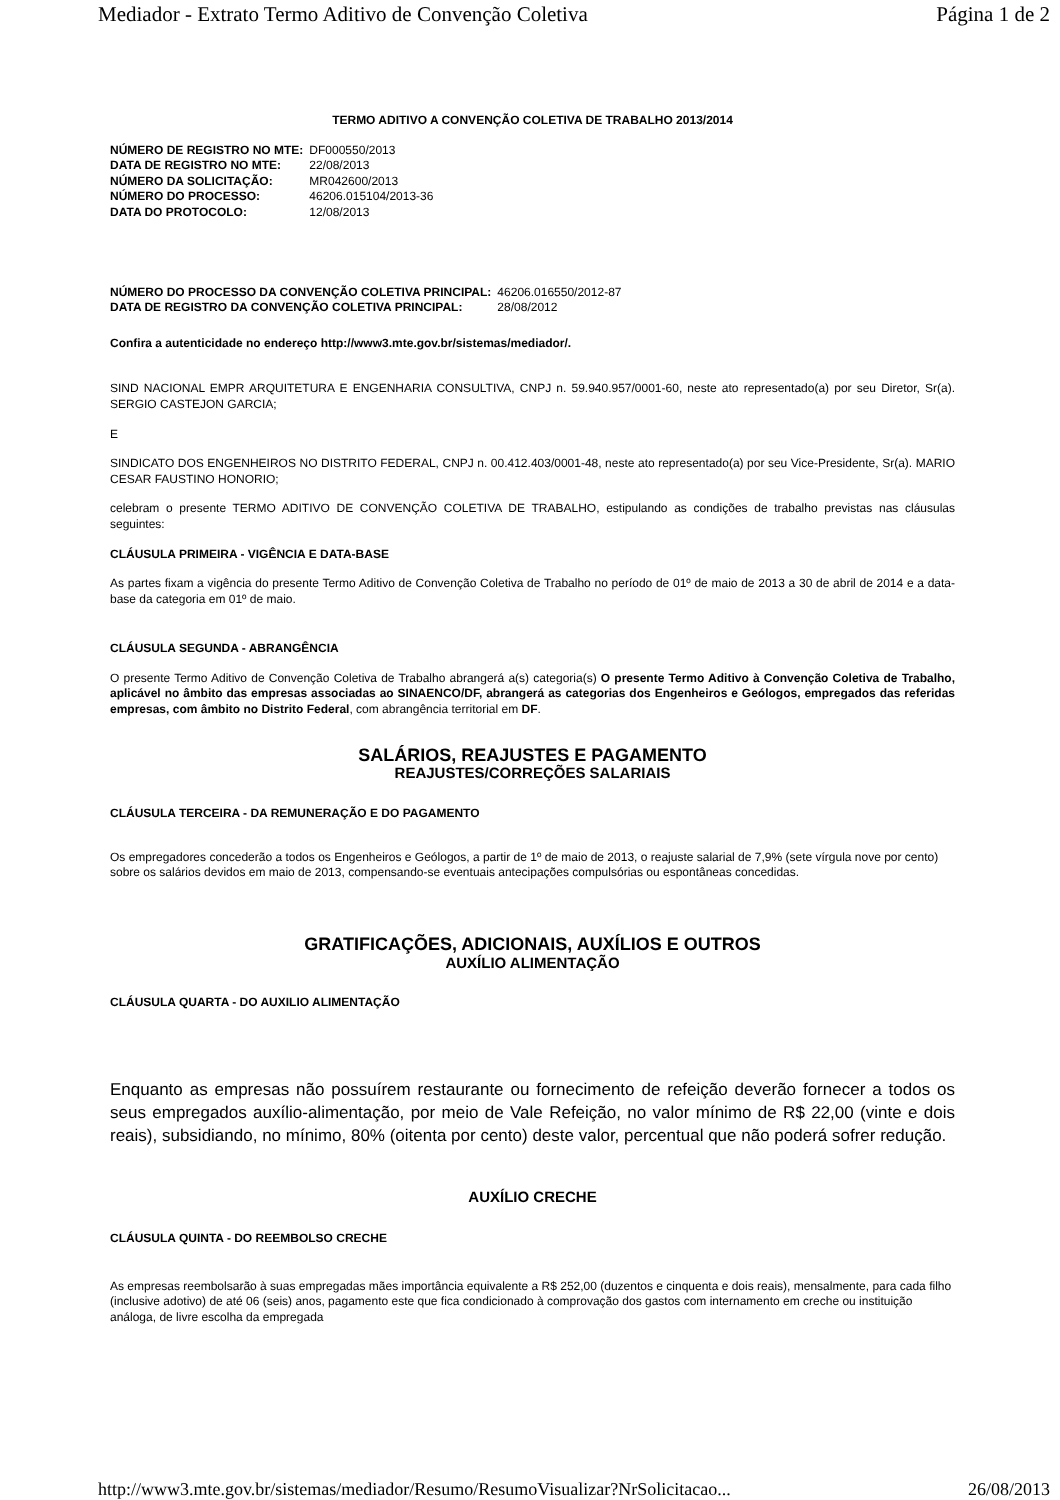Mediador - Extrato Termo Aditivo de Convenção Coletiva Página 1 de 2
TERMO ADITIVO A CONVENÇÃO COLETIVA DE TRABALHO 2013/2014
| NÚMERO DE REGISTRO NO MTE: | DF000550/2013 |
| DATA DE REGISTRO NO MTE: | 22/08/2013 |
| NÚMERO DA SOLICITAÇÃO: | MR042600/2013 |
| NÚMERO DO PROCESSO: | 46206.015104/2013-36 |
| DATA DO PROTOCOLO: | 12/08/2013 |
| NÚMERO DO PROCESSO DA CONVENÇÃO COLETIVA PRINCIPAL: | 46206.016550/2012-87 |
| DATA DE REGISTRO DA CONVENÇÃO COLETIVA PRINCIPAL: | 28/08/2012 |
Confira a autenticidade no endereço http://www3.mte.gov.br/sistemas/mediador/.
SIND NACIONAL EMPR ARQUITETURA E ENGENHARIA CONSULTIVA, CNPJ n. 59.940.957/0001-60, neste ato representado(a) por seu Diretor, Sr(a). SERGIO CASTEJON GARCIA;
E
SINDICATO DOS ENGENHEIROS NO DISTRITO FEDERAL, CNPJ n. 00.412.403/0001-48, neste ato representado(a) por seu Vice-Presidente, Sr(a). MARIO CESAR FAUSTINO HONORIO;
celebram o presente TERMO ADITIVO DE CONVENÇÃO COLETIVA DE TRABALHO, estipulando as condições de trabalho previstas nas cláusulas seguintes:
CLÁUSULA PRIMEIRA - VIGÊNCIA E DATA-BASE
As partes fixam a vigência do presente Termo Aditivo de Convenção Coletiva de Trabalho no período de 01º de maio de 2013 a 30 de abril de 2014 e a data-base da categoria em 01º de maio.
CLÁUSULA SEGUNDA - ABRANGÊNCIA
O presente Termo Aditivo de Convenção Coletiva de Trabalho abrangerá a(s) categoria(s) O presente Termo Aditivo à Convenção Coletiva de Trabalho, aplicável no âmbito das empresas associadas ao SINAENCO/DF, abrangerá as categorias dos Engenheiros e Geólogos, empregados das referidas empresas, com âmbito no Distrito Federal, com abrangência territorial em DF.
SALÁRIOS, REAJUSTES E PAGAMENTO
REAJUSTES/CORREÇÕES SALARIAIS
CLÁUSULA TERCEIRA - DA REMUNERAÇÃO E DO PAGAMENTO
Os empregadores concederão a todos os Engenheiros e Geólogos, a partir de 1º de maio de 2013, o reajuste salarial de 7,9% (sete vírgula nove por cento) sobre os salários devidos em maio de 2013, compensando-se eventuais antecipações compulsórias ou espontâneas concedidas.
GRATIFICAÇÕES, ADICIONAIS, AUXÍLIOS E OUTROS
AUXÍLIO ALIMENTAÇÃO
CLÁUSULA QUARTA - DO AUXILIO ALIMENTAÇÃO
Enquanto as empresas não possuírem restaurante ou fornecimento de refeição deverão fornecer a todos os seus empregados auxílio-alimentação, por meio de Vale Refeição, no valor mínimo de R$ 22,00 (vinte e dois reais), subsidiando, no mínimo, 80% (oitenta por cento) deste valor, percentual que não poderá sofrer redução.
AUXÍLIO CRECHE
CLÁUSULA QUINTA - DO REEMBOLSO CRECHE
As empresas reembolsarão à suas empregadas mães importância equivalente a R$ 252,00 (duzentos e cinquenta e dois reais), mensalmente, para cada filho (inclusive adotivo) de até 06 (seis) anos, pagamento este que fica condicionado à comprovação dos gastos com internamento em creche ou instituição análoga, de livre escolha da empregada
http://www3.mte.gov.br/sistemas/mediador/Resumo/ResumoVisualizar?NrSolicitacao... 26/08/2013